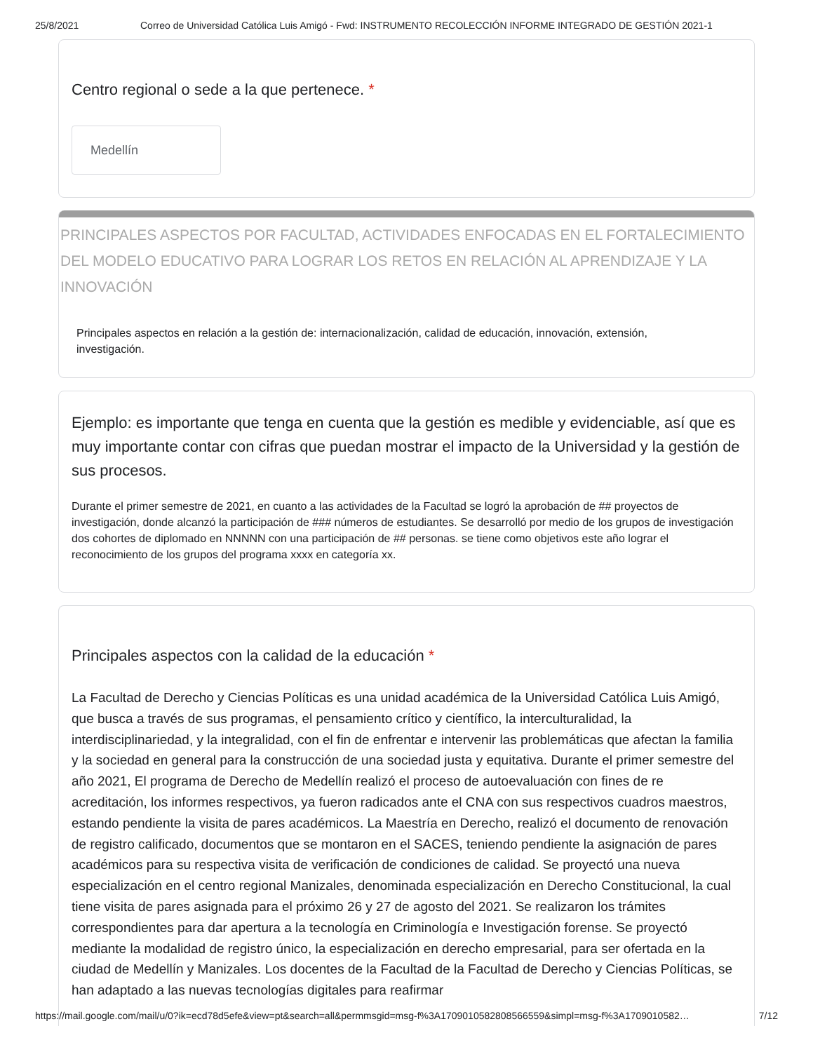25/8/2021 Correo de Universidad Católica Luis Amigó - Fwd: INSTRUMENTO RECOLECCIÓN INFORME INTEGRADO DE GESTIÓN 2021-1
Centro regional o sede a la que pertenece. *
Medellín
PRINCIPALES ASPECTOS POR FACULTAD, ACTIVIDADES ENFOCADAS EN EL FORTALECIMIENTO DEL MODELO EDUCATIVO PARA LOGRAR LOS RETOS EN RELACIÓN AL APRENDIZAJE Y LA INNOVACIÓN
Principales aspectos en relación a la gestión de: internacionalización, calidad de educación, innovación, extensión, investigación.
Ejemplo: es importante que tenga en cuenta que la gestión es medible y evidenciable, así que es muy importante contar con cifras que puedan mostrar el impacto de la Universidad y la gestión de sus procesos.
Durante el primer semestre de 2021, en cuanto a las actividades de la Facultad se logró la aprobación de ## proyectos de investigación, donde alcanzó la participación de ### números de estudiantes. Se desarrolló por medio de los grupos de investigación dos cohortes de diplomado en NNNNN con una participación de ## personas. se tiene como objetivos este año lograr el reconocimiento de los grupos del programa xxxx en categoría xx.
Principales aspectos con la calidad de la educación *
La Facultad de Derecho y Ciencias Políticas es una unidad académica de la Universidad Católica Luis Amigó, que busca a través de sus programas, el pensamiento crítico y científico, la interculturalidad, la interdisciplinariedad, y la integralidad, con el fin de enfrentar e intervenir las problemáticas que afectan la familia y la sociedad en general para la construcción de una sociedad justa y equitativa. Durante el primer semestre del año 2021, El programa de Derecho de Medellín realizó el proceso de autoevaluación con fines de re acreditación, los informes respectivos, ya fueron radicados ante el CNA con sus respectivos cuadros maestros, estando pendiente la visita de pares académicos. La Maestría en Derecho, realizó el documento de renovación de registro calificado, documentos que se montaron en el SACES, teniendo pendiente la asignación de pares académicos para su respectiva visita de verificación de condiciones de calidad. Se proyectó una nueva especialización en el centro regional Manizales, denominada especialización en Derecho Constitucional, la cual tiene visita de pares asignada para el próximo 26 y 27 de agosto del 2021. Se realizaron los trámites correspondientes para dar apertura a la tecnología en Criminología e Investigación forense. Se proyectó mediante la modalidad de registro único, la especialización en derecho empresarial, para ser ofertada en la ciudad de Medellín y Manizales. Los docentes de la Facultad de la Facultad de Derecho y Ciencias Políticas, se han adaptado a las nuevas tecnologías digitales para reafirmar
https://mail.google.com/mail/u/0?ik=ecd78d5efe&view=pt&search=all&permmsgid=msg-f%3A1709010582808566559&simpl=msg-f%3A1709010582… 7/12